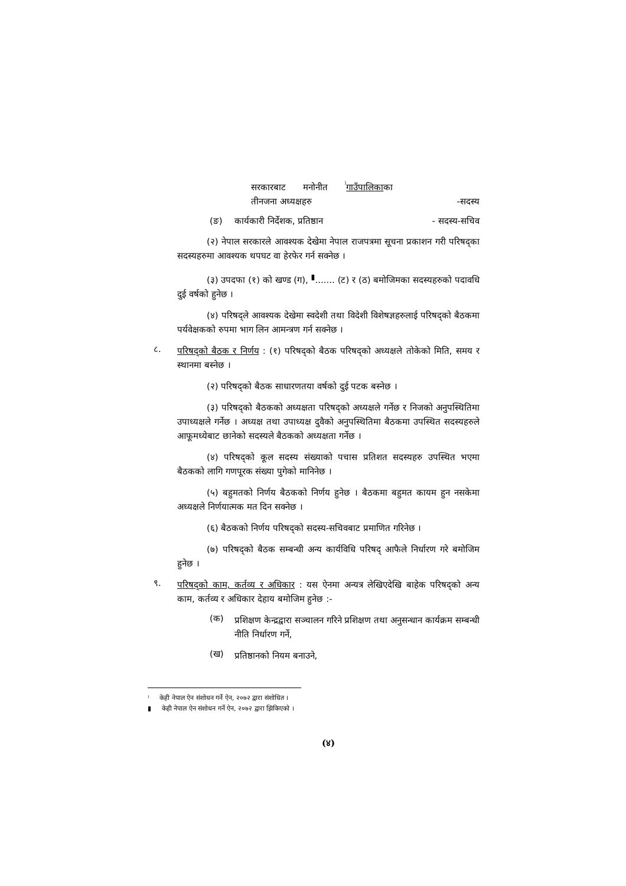सरकारबाट मनोनीत <sup>⁾</sup>गाउँपालिकाका
तीनजना अध्यक्षहरु -सदस्य
(ङ) कार्यकारी निर्देशक, प्रतिष्ठान - सदस्य-सचिव
(२) नेपाल सरकारले आवश्यक देखेमा नेपाल राजपत्रमा सूचना प्रकाशन गरी परिषद्का सदस्यहरुमा आवश्यक थपघट वा हेरफेर गर्न सक्नेछ ।
(३) उपदफा (१) को खण्ड (ग), <sup>▮</sup>....... (ट) र (ठ) बमोजिमका सदस्यहरुको पदावधि दुई वर्षको हुनेछ ।
(४) परिषद्ले आवश्यक देखेमा स्वदेशी तथा विदेशी विशेषज्ञहरुलाई परिषद्को बैठकमा पर्यवेक्षकको रुपमा भाग लिन आमन्त्रण गर्न सक्नेछ ।
८.
परिषद्को बैठक र निर्णय : (१) परिषद्को बैठक परिषद्को अध्यक्षले तोकेको मिति, समय र स्थानमा बस्नेछ ।
(२) परिषद्को बैठक साधारणतया वर्षको दुई पटक बस्नेछ ।
(३) परिषद्को बैठकको अध्यक्षता परिषद्को अध्यक्षले गर्नेछ र निजको अनुपस्थितिमा उपाध्यक्षले गर्नेछ । अध्यक्ष तथा उपाध्यक्ष दुवैको अनुपस्थितिमा बैठकमा उपस्थित सदस्यहरुले आफूमध्येबाट छानेको सदस्यले बैठकको अध्यक्षता गर्नेछ ।
(४) परिषद्को कूल सदस्य संख्याको पचास प्रतिशत सदस्यहरु उपस्थित भएमा बैठकको लागि गणपूरक संख्या पुगेको मानिनेछ ।
(५) बहुमतको निर्णय बैठकको निर्णय हुनेछ । बैठकमा बहुमत कायम हुन नसकेमा अध्यक्षले निर्णयात्मक मत दिन सक्नेछ ।
(६) बैठकको निर्णय परिषद्को सदस्य-सचिवबाट प्रमाणित गरिनेछ ।
(७) परिषद्को बैठक सम्बन्धी अन्य कार्यविधि परिषद् आफैले निर्धारण गरे बमोजिम हुनेछ ।
९.
परिषद्को काम, कर्तव्य र अधिकार : यस ऐनमा अन्यत्र लेखिएदेखि बाहेक परिषद्को अन्य काम, कर्तव्य र अधिकार देहाय बमोजिम हुनेछ :-
(क)
प्रशिक्षण केन्द्रद्वारा सञ्चालन गरिने प्रशिक्षण तथा अनुसन्धान कार्यक्रम सम्बन्धी नीति निर्धारण गर्ने,
(ख)
प्रतिष्ठानको नियम बनाउने,
⁾ केही नेपाल ऐन संशोधन गर्ने ऐन, २०७२ द्वारा संशोधित ।
▮ केही नेपाल ऐन संशोधन गर्ने ऐन, २०७२ द्वारा झिकिएको ।
(४)